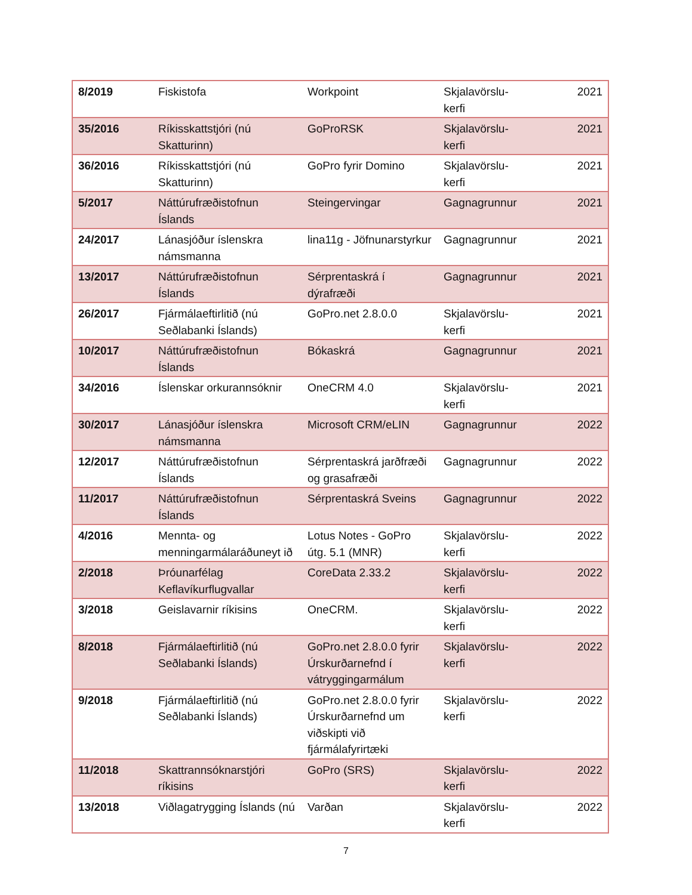| 8/2019 | Fiskistofa | Workpoint | Skjalavörslu- kerfi | 2021 |
| 35/2016 | Ríkisskattstjóri (nú Skatturinn) | GoProRSK | Skjalavörslu- kerfi | 2021 |
| 36/2016 | Ríkisskattstjóri (nú Skatturinn) | GoPro fyrir Domino | Skjalavörslu- kerfi | 2021 |
| 5/2017 | Náttúrufræðistofnun Íslands | Steingervingar | Gagnagrunnur | 2021 |
| 24/2017 | Lánasjóður íslenskra námsmanna | lina11g - Jöfnunarstyrkur | Gagnagrunnur | 2021 |
| 13/2017 | Náttúrufræðistofnun Íslands | Sérprentaskrá í dýrafræði | Gagnagrunnur | 2021 |
| 26/2017 | Fjármálaeftirlitið (nú Seðlabanki Íslands) | GoPro.net 2.8.0.0 | Skjalavörslu- kerfi | 2021 |
| 10/2017 | Náttúrufræðistofnun Íslands | Bókaskrá | Gagnagrunnur | 2021 |
| 34/2016 | Íslenskar orkurannsóknir | OneCRM 4.0 | Skjalavörslu- kerfi | 2021 |
| 30/2017 | Lánasjóður íslenskra námsmanna | Microsoft CRM/eLIN | Gagnagrunnur | 2022 |
| 12/2017 | Náttúrufræðistofnun Íslands | Sérprentaskrá jarðfræði og grasafræði | Gagnagrunnur | 2022 |
| 11/2017 | Náttúrufræðistofnun Íslands | Sérprentaskrá Sveins | Gagnagrunnur | 2022 |
| 4/2016 | Mennta- og menningarmálaráðuneyt ið | Lotus Notes - GoPro útg. 5.1 (MNR) | Skjalavörslu- kerfi | 2022 |
| 2/2018 | Þróunarfélag Keflavíkurflugvallar | CoreData 2.33.2 | Skjalavörslu- kerfi | 2022 |
| 3/2018 | Geislavarnir ríkisins | OneCRM. | Skjalavörslu- kerfi | 2022 |
| 8/2018 | Fjármálaeftirlitið (nú Seðlabanki Íslands) | GoPro.net 2.8.0.0 fyrir Úrskurðarnefnd í vátryggingarmálum | Skjalavörslu- kerfi | 2022 |
| 9/2018 | Fjármálaeftirlitið (nú Seðlabanki Íslands) | GoPro.net 2.8.0.0 fyrir Úrskurðarnefnd um viðskipti við fjármálafyrirtæki | Skjalavörslu- kerfi | 2022 |
| 11/2018 | Skattrannsóknarstjóri ríkisins | GoPro (SRS) | Skjalavörslu- kerfi | 2022 |
| 13/2018 | Viðlagatrygging Íslands (nú | Varðan | Skjalavörslu- kerfi | 2022 |
7